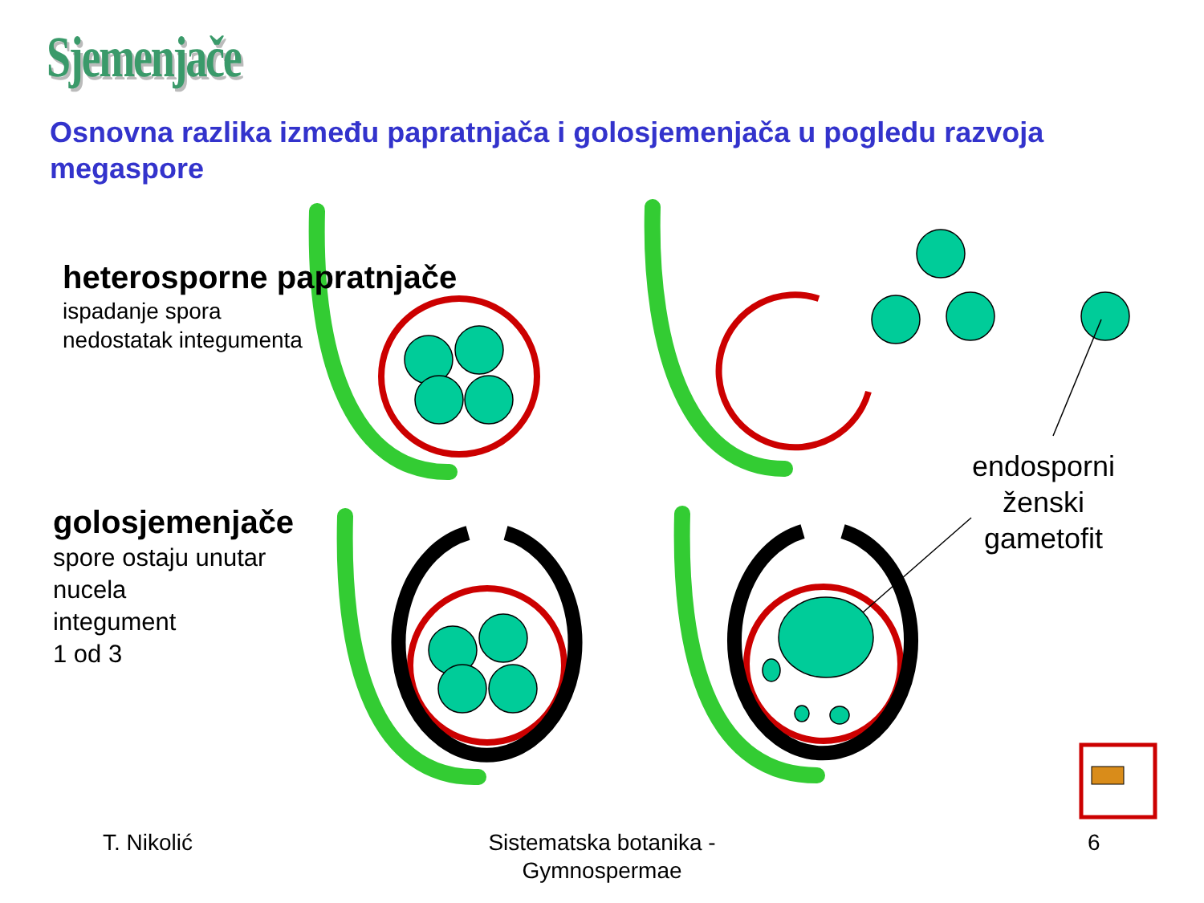Sjemenjače
Osnovna razlika između papratnjača i golosjemenjača u pogledu razvoja megaspore
heterosporne papratnjače
ispadanje spora
nedostatak integumenta
golosjemenjače
spore ostaju unutar
nucela
integument
1 od 3
endosporni ženski gametofit
T. Nikolić
Sistematska botanika - Gymnospermae
6